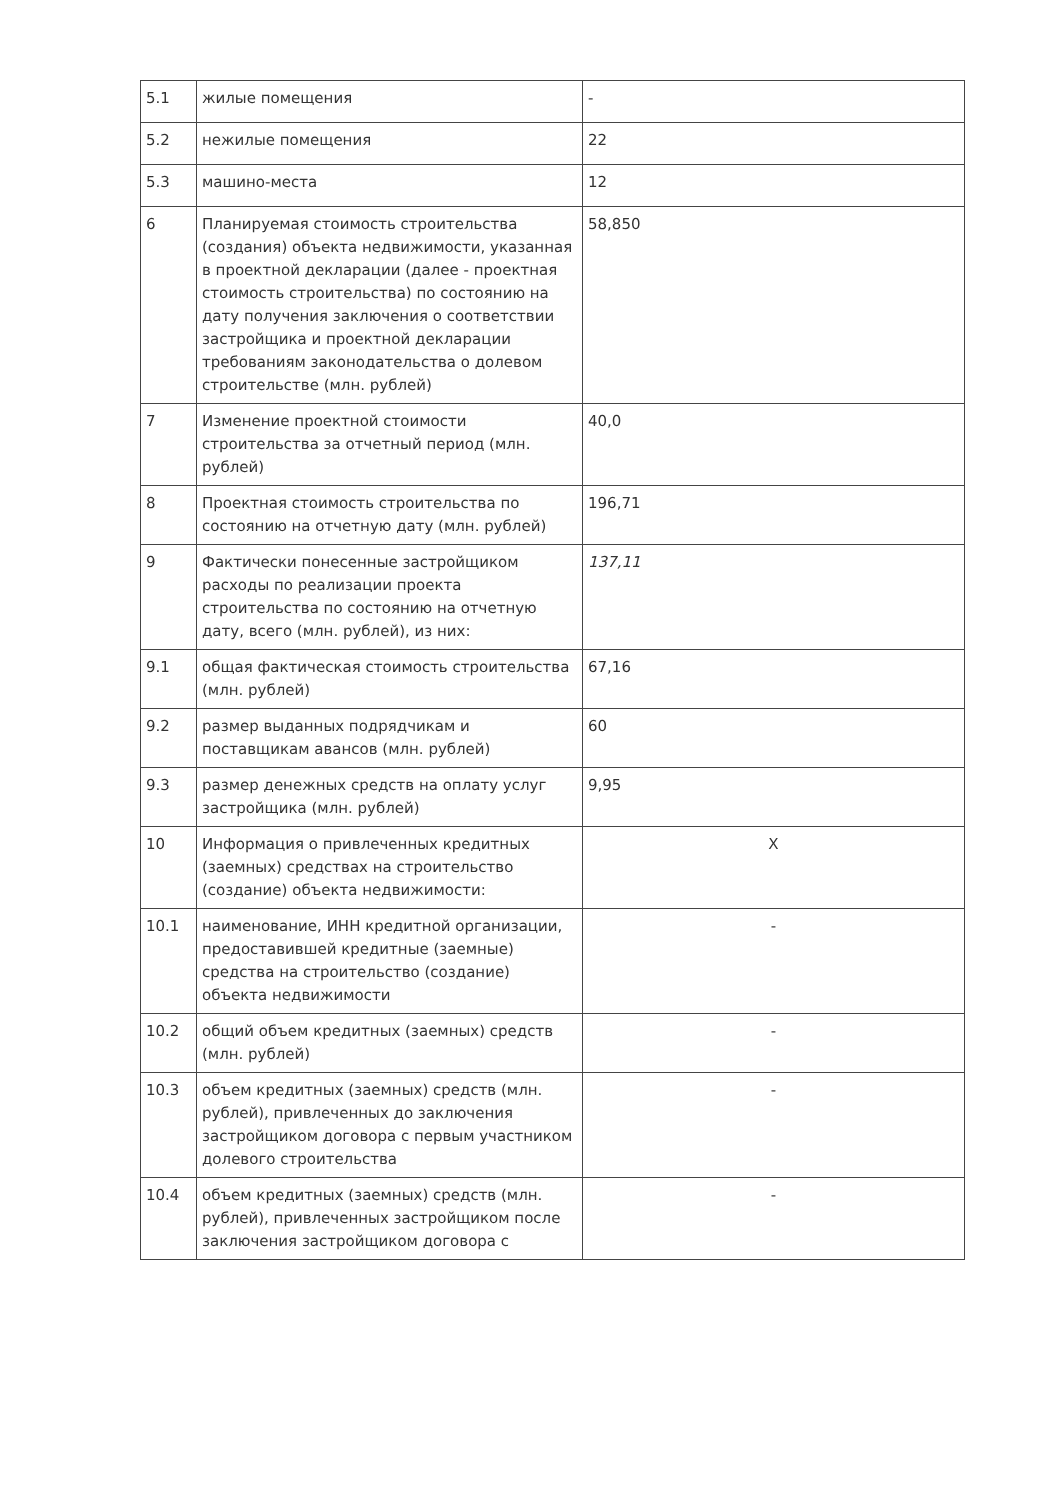| 5.1 | жилые помещения | - |
| 5.2 | нежилые помещения | 22 |
| 5.3 | машино-места | 12 |
| 6 | Планируемая стоимость строительства (создания) объекта недвижимости, указанная в проектной декларации (далее - проектная стоимость строительства) по состоянию на дату получения заключения о соответствии застройщика и проектной декларации требованиям законодательства о долевом строительстве (млн. рублей) | 58,850 |
| 7 | Изменение проектной стоимости строительства за отчетный период (млн. рублей) | 40,0 |
| 8 | Проектная стоимость строительства по состоянию на отчетную дату (млн. рублей) | 196,71 |
| 9 | Фактически понесенные застройщиком расходы по реализации проекта строительства по состоянию на отчетную дату, всего (млн. рублей), из них: | 137,11 |
| 9.1 | общая фактическая стоимость строительства (млн. рублей) | 67,16 |
| 9.2 | размер выданных подрядчикам и поставщикам авансов (млн. рублей) | 60 |
| 9.3 | размер денежных средств на оплату услуг застройщика (млн. рублей) | 9,95 |
| 10 | Информация о привлеченных кредитных (заемных) средствах на строительство (создание) объекта недвижимости: | X |
| 10.1 | наименование, ИНН кредитной организации, предоставившей кредитные (заемные) средства на строительство (создание) объекта недвижимости | - |
| 10.2 | общий объем кредитных (заемных) средств (млн. рублей) | - |
| 10.3 | объем кредитных (заемных) средств (млн. рублей), привлеченных до заключения застройщиком договора с первым участником долевого строительства | - |
| 10.4 | объем кредитных (заемных) средств (млн. рублей), привлеченных застройщиком после заключения застройщиком договора с | - |